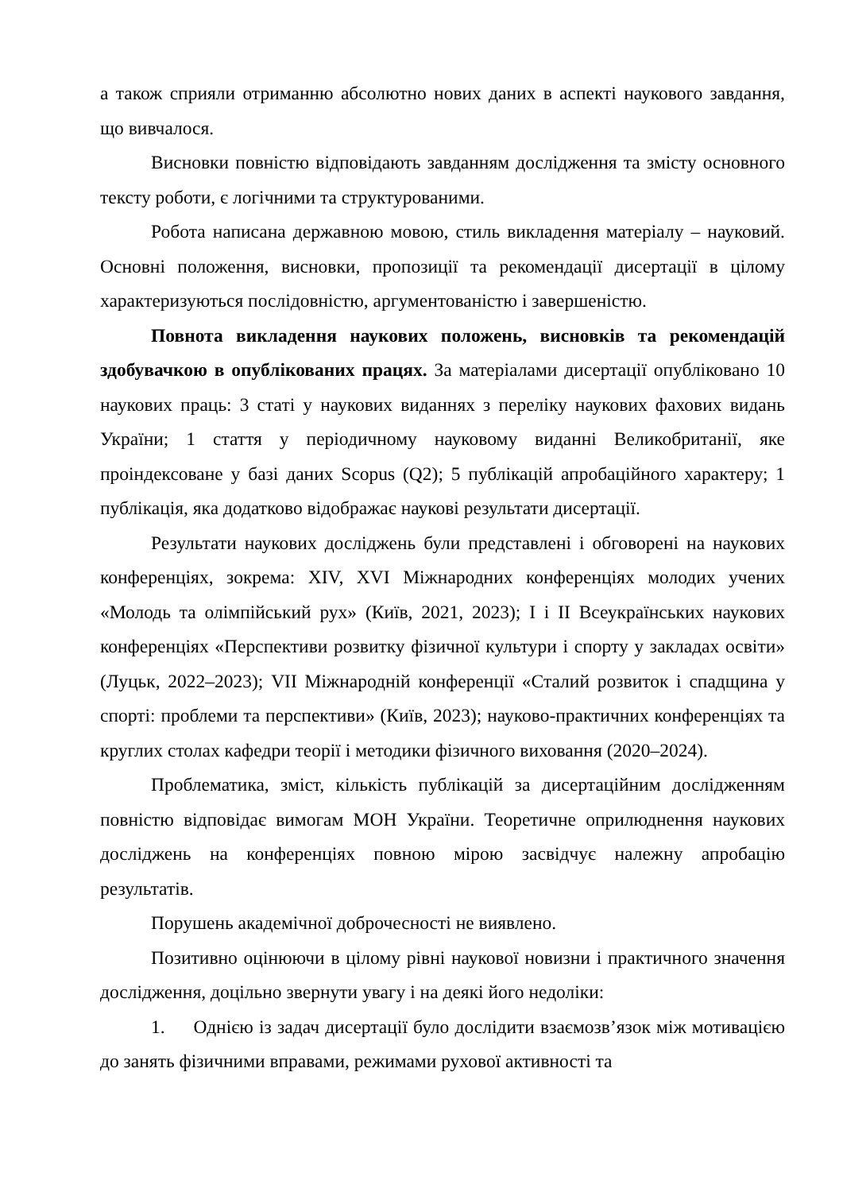а також сприяли отриманню абсолютно нових даних в аспекті наукового завдання, що вивчалося.
Висновки повністю відповідають завданням дослідження та змісту основного тексту роботи, є логічними та структурованими.
Робота написана державною мовою, стиль викладення матеріалу – науковий. Основні положення, висновки, пропозиції та рекомендації дисертації в цілому характеризуються послідовністю, аргументованістю і завершеністю.
Повнота викладення наукових положень, висновків та рекомендацій здобувачкою в опублікованих працях. За матеріалами дисертації опубліковано 10 наукових праць: 3 статі у наукових виданнях з переліку наукових фахових видань України; 1 стаття у періодичному науковому виданні Великобританії, яке проіндексоване у базі даних Scopus (Q2); 5 публікацій апробаційного характеру; 1 публікація, яка додатково відображає наукові результати дисертації.
Результати наукових досліджень були представлені і обговорені на наукових конференціях, зокрема: XIV, XVI Міжнародних конференціях молодих учених «Молодь та олімпійський рух» (Київ, 2021, 2023); I і II Всеукраїнських наукових конференціях «Перспективи розвитку фізичної культури і спорту у закладах освіти» (Луцьк, 2022–2023); VII Міжнародній конференції «Сталий розвиток і спадщина у спорті: проблеми та перспективи» (Київ, 2023); науково-практичних конференціях та круглих столах кафедри теорії і методики фізичного виховання (2020–2024).
Проблематика, зміст, кількість публікацій за дисертаційним дослідженням повністю відповідає вимогам МОН України. Теоретичне оприлюднення наукових досліджень на конференціях повною мірою засвідчує належну апробацію результатів.
Порушень академічної доброчесності не виявлено.
Позитивно оцінюючи в цілому рівні наукової новизни і практичного значення дослідження, доцільно звернути увагу і на деякі його недоліки:
1. Однією із задач дисертації було дослідити взаємозв’язок між мотивацією до занять фізичними вправами, режимами рухової активності та